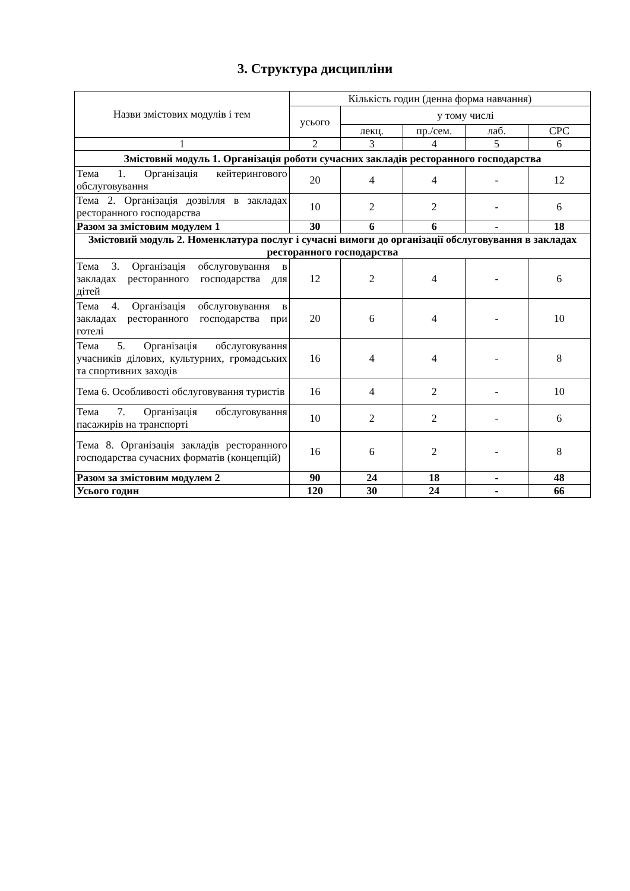3. Структура дисципліни
| Назви змістових модулів і тем | Кількість годин (денна форма навчання) | | | | |
| --- | --- | --- | --- | --- | --- |
| | усього | у тому числі | | | |
| | | лекц. | пр./сем. | лаб. | СРС |
| 1 | 2 | 3 | 4 | 5 | 6 |
| Змістовий модуль 1. Організація роботи сучасних закладів ресторанного господарства | | | | | |
| Тема 1. Організація кейтерингового обслуговування | 20 | 4 | 4 | - | 12 |
| Тема 2. Організація дозвілля в закладах ресторанного господарства | 10 | 2 | 2 | - | 6 |
| Разом за змістовим модулем 1 | 30 | 6 | 6 | - | 18 |
| Змістовий модуль 2. Номенклатура послуг і сучасні вимоги до організації обслуговування в закладах ресторанного господарства | | | | | |
| Тема 3. Організація обслуговування в закладах ресторанного господарства для дітей | 12 | 2 | 4 | - | 6 |
| Тема 4. Організація обслуговування в закладах ресторанного господарства при готелі | 20 | 6 | 4 | - | 10 |
| Тема 5. Організація обслуговування учасників ділових, культурних, громадських та спортивних заходів | 16 | 4 | 4 | - | 8 |
| Тема 6. Особливості обслуговування туристів | 16 | 4 | 2 | - | 10 |
| Тема 7. Організація обслуговування пасажирів на транспорті | 10 | 2 | 2 | - | 6 |
| Тема 8. Організація закладів ресторанного господарства сучасних форматів (концепцій) | 16 | 6 | 2 | - | 8 |
| Разом за змістовим модулем 2 | 90 | 24 | 18 | - | 48 |
| Усього годин | 120 | 30 | 24 | - | 66 |